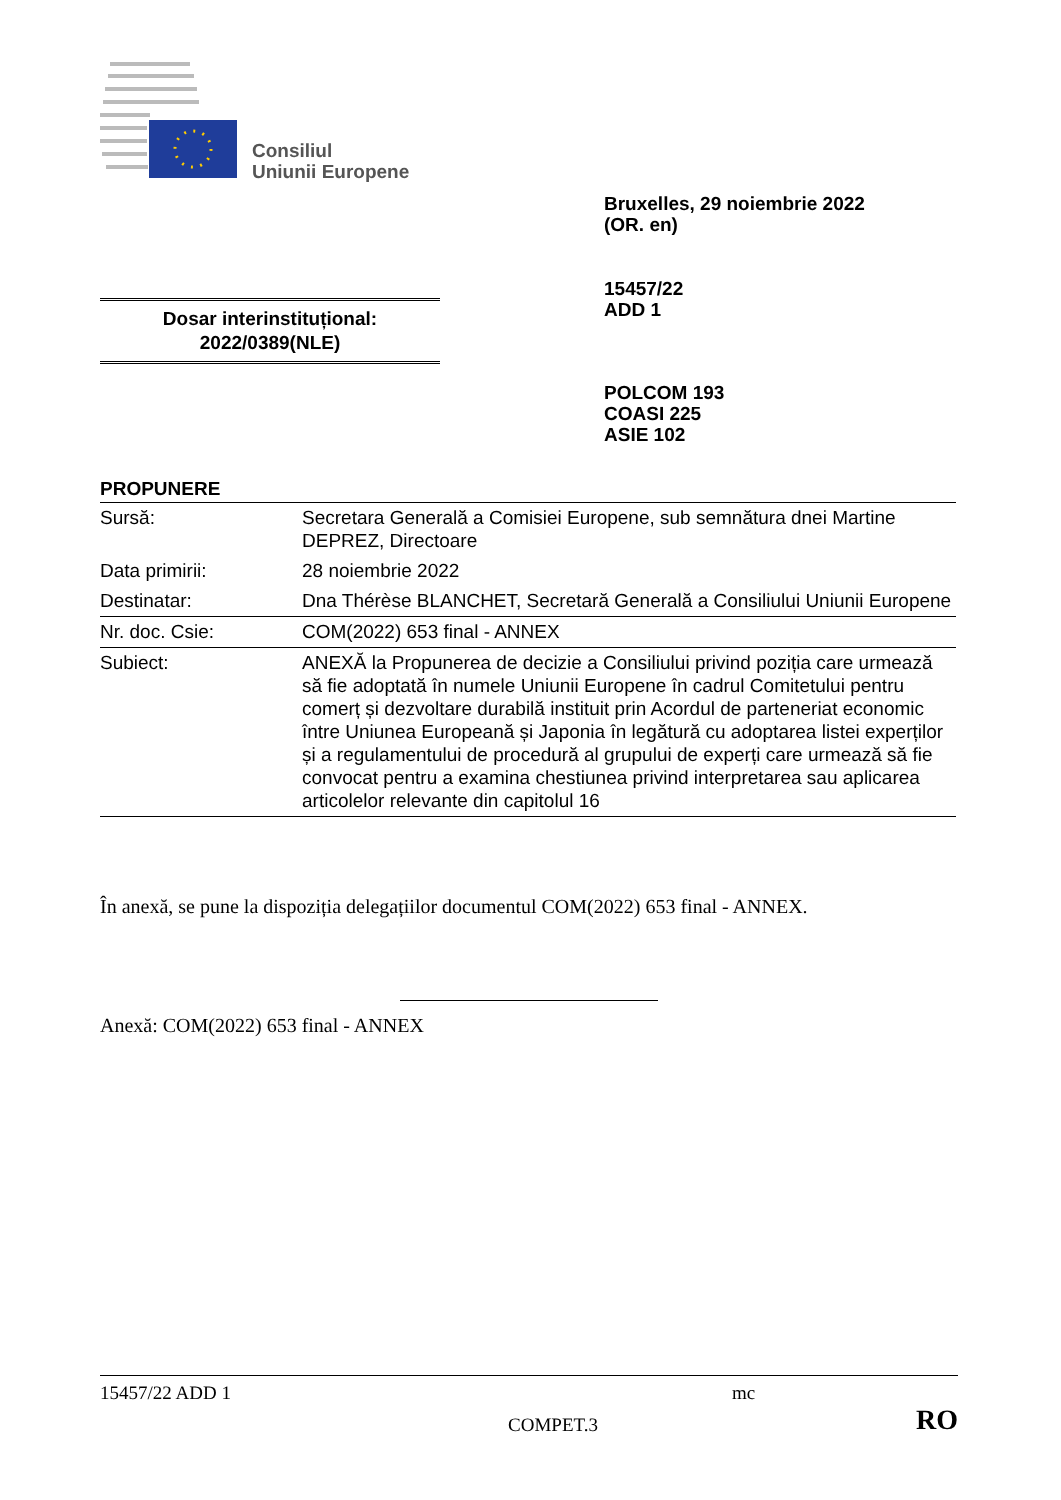Consiliul
Uniunii Europene
Bruxelles, 29 noiembrie 2022
(OR. en)
15457/22
ADD 1
Dosar interinstituțional:
2022/0389(NLE)
POLCOM 193
COASI 225
ASIE 102
PROPUNERE
| Sursă: | Secretara Generală a Comisiei Europene, sub semnătura dnei Martine DEPREZ, Directoare |
| Data primirii: | 28 noiembrie 2022 |
| Destinatar: | Dna Thérèse BLANCHET, Secretară Generală a Consiliului Uniunii Europene |
| Nr. doc. Csie: | COM(2022) 653 final - ANNEX |
| Subiect: | ANEXĂ la Propunerea de decizie a Consiliului privind poziția care urmează să fie adoptată în numele Uniunii Europene în cadrul Comitetului pentru comerț și dezvoltare durabilă instituit prin Acordul de parteneriat economic între Uniunea Europeană și Japonia în legătură cu adoptarea listei experților și a regulamentului de procedură al grupului de experți care urmează să fie convocat pentru a examina chestiunea privind interpretarea sau aplicarea articolelor relevante din capitolul 16 |
În anexă, se pune la dispoziția delegațiilor documentul COM(2022) 653 final - ANNEX.
Anexă: COM(2022) 653 final - ANNEX
15457/22 ADD 1 mc
COMPET.3 RO